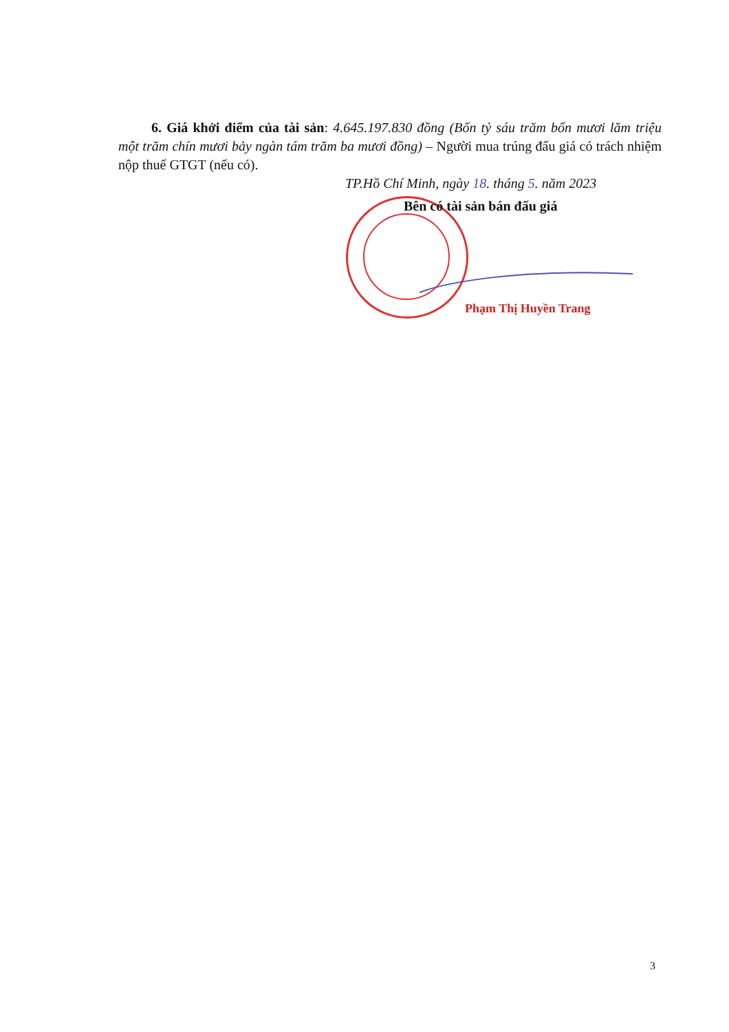6. Giá khởi điểm của tài sản: 4.645.197.830 đồng (Bốn tỷ sáu trăm bốn mươi lăm triệu một trăm chín mươi bảy ngàn tám trăm ba mươi đồng) – Người mua trúng đấu giá có trách nhiệm nộp thuế GTGT (nếu có).
TP.Hồ Chí Minh, ngày 18. tháng 5. năm 2023
Bên có tài sản bán đấu giá
Phạm Thị Huyền Trang
3